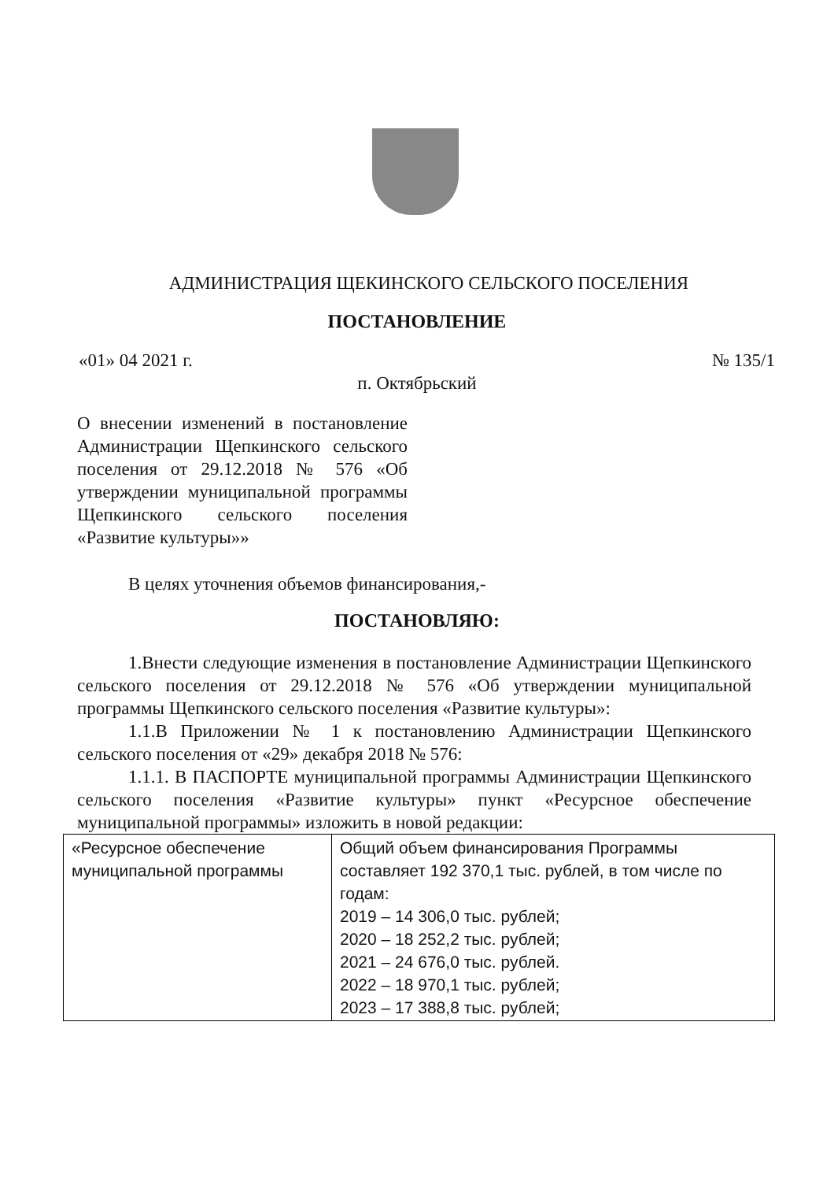АДМИНИСТРАЦИЯ ЩЕКИНСКОГО СЕЛЬСКОГО ПОСЕЛЕНИЯ
ПОСТАНОВЛЕНИЕ
«01» 04 2021 г. № 135/1
п. Октябрьский
О внесении изменений в постановление Администрации Щепкинского сельского поселения от 29.12.2018 № 576 «Об утверждении муниципальной программы Щепкинского сельского поселения «Развитие культуры»»
В целях уточнения объемов финансирования,-
ПОСТАНОВЛЯЮ:
1.Внести следующие изменения в постановление Администрации Щепкинского сельского поселения от 29.12.2018 № 576 «Об утверждении муниципальной программы Щепкинского сельского поселения «Развитие культуры»:
1.1.В Приложении № 1 к постановлению Администрации Щепкинского сельского поселения от «29» декабря 2018 № 576:
1.1.1. В ПАСПОРТЕ муниципальной программы Администрации Щепкинского сельского поселения «Развитие культуры» пункт «Ресурсное обеспечение муниципальной программы» изложить в новой редакции:
| «Ресурсное обеспечение муниципальной программы | Общий объем финансирования Программы составляет 192 370,1 тыс. рублей, в том числе по годам: 2019 – 14 306,0 тыс. рублей; 2020 – 18 252,2 тыс. рублей; 2021 – 24 676,0 тыс. рублей. 2022 – 18 970,1 тыс. рублей; 2023 – 17 388,8 тыс. рублей; |